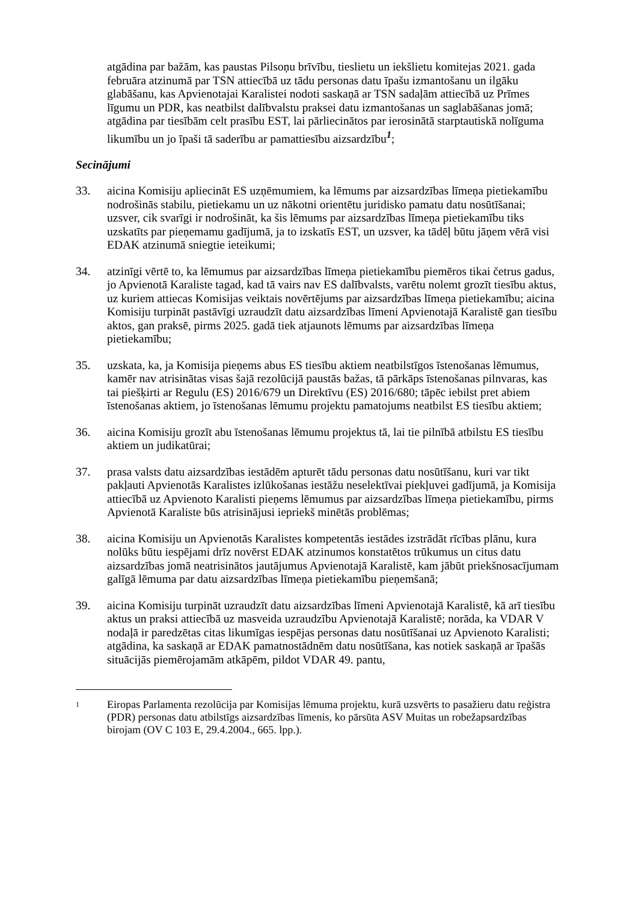atgādina par bažām, kas paustas Pilsoņu brīvību, tieslietu un iekšlietu komitejas 2021. gada februāra atzinumā par TSN attiecībā uz tādu personas datu īpašu izmantošanu un ilgāku glabāšanu, kas Apvienotajai Karalistei nodoti saskaņā ar TSN sadaļām attiecībā uz Prīmes līgumu un PDR, kas neatbilst dalībvalstu praksei datu izmantošanas un saglabāšanas jomā; atgādina par tiesībām celt prasību EST, lai pārliecinātos par ierosinātā starptautiskā nolīguma likumību un jo īpaši tā saderību ar pamattiesību aizsardzību<sup>1</sup>;
Secinājumi
33. aicina Komisiju apliecināt ES uzņēmumiem, ka lēmums par aizsardzības līmeņa pietiekamību nodrošinās stabilu, pietiekamu un uz nākotni orientētu juridisko pamatu datu nosūtīšanai; uzsver, cik svarīgi ir nodrošināt, ka šis lēmums par aizsardzības līmeņa pietiekamību tiks uzskatīts par pieņemamu gadījumā, ja to izskatīs EST, un uzsver, ka tādēļ būtu jāņem vērā visi EDAK atzinumā sniegtie ieteikumi;
34. atzinīgi vērtē to, ka lēmumus par aizsardzības līmeņa pietiekamību piemēros tikai četrus gadus, jo Apvienotā Karaliste tagad, kad tā vairs nav ES dalībvalsts, varētu nolemt grozīt tiesību aktus, uz kuriem attiecas Komisijas veiktais novērtējums par aizsardzības līmeņa pietiekamību; aicina Komisiju turpināt pastāvīgi uzraudzīt datu aizsardzības līmeni Apvienotajā Karalistē gan tiesību aktos, gan praksē, pirms 2025. gadā tiek atjaunots lēmums par aizsardzības līmeņa pietiekamību;
35. uzskata, ka, ja Komisija pieņems abus ES tiesību aktiem neatbilstīgos īstenošanas lēmumus, kamēr nav atrisinātas visas šajā rezolūcijā paustās bažas, tā pārkāps īstenošanas pilnvaras, kas tai piešķirti ar Regulu (ES) 2016/679 un Direktīvu (ES) 2016/680; tāpēc iebilst pret abiem īstenošanas aktiem, jo īstenošanas lēmumu projektu pamatojums neatbilst ES tiesību aktiem;
36. aicina Komisiju grozīt abu īstenošanas lēmumu projektus tā, lai tie pilnībā atbilstu ES tiesību aktiem un judikatūrai;
37. prasa valsts datu aizsardzības iestādēm apturēt tādu personas datu nosūtīšanu, kuri var tikt pakļauti Apvienotās Karalistes izlūkošanas iestāžu neselektīvai piekļuvei gadījumā, ja Komisija attiecībā uz Apvienoto Karalisti pieņems lēmumus par aizsardzības līmeņa pietiekamību, pirms Apvienotā Karaliste būs atrisinājusi iepriekš minētās problēmas;
38. aicina Komisiju un Apvienotās Karalistes kompetentās iestādes izstrādāt rīcības plānu, kura nolūks būtu iespējami drīz novērst EDAK atzinumos konstatētos trūkumus un citus datu aizsardzības jomā neatrisinātos jautājumus Apvienotajā Karalistē, kam jābūt priekšnosacījumam galīgā lēmuma par datu aizsardzības līmeņa pietiekamību pieņemšanā;
39. aicina Komisiju turpināt uzraudzīt datu aizsardzības līmeni Apvienotajā Karalistē, kā arī tiesību aktus un praksi attiecībā uz masveida uzraudzību Apvienotajā Karalistē; norāda, ka VDAR V nodaļā ir paredzētas citas likumīgas iespējas personas datu nosūtīšanai uz Apvienoto Karalisti; atgādina, ka saskaņā ar EDAK pamatnostādnēm datu nosūtīšana, kas notiek saskaņā ar īpašās situācijās piemērojamām atkāpēm, pildot VDAR 49. pantu,
1 Eiropas Parlamenta rezolūcija par Komisijas lēmuma projektu, kurā uzsvērts to pasažieru datu reģistra (PDR) personas datu atbilstīgs aizsardzības līmenis, ko pārsūta ASV Muitas un robežapsardzības birojam (OV C 103 E, 29.4.2004., 665. lpp.).